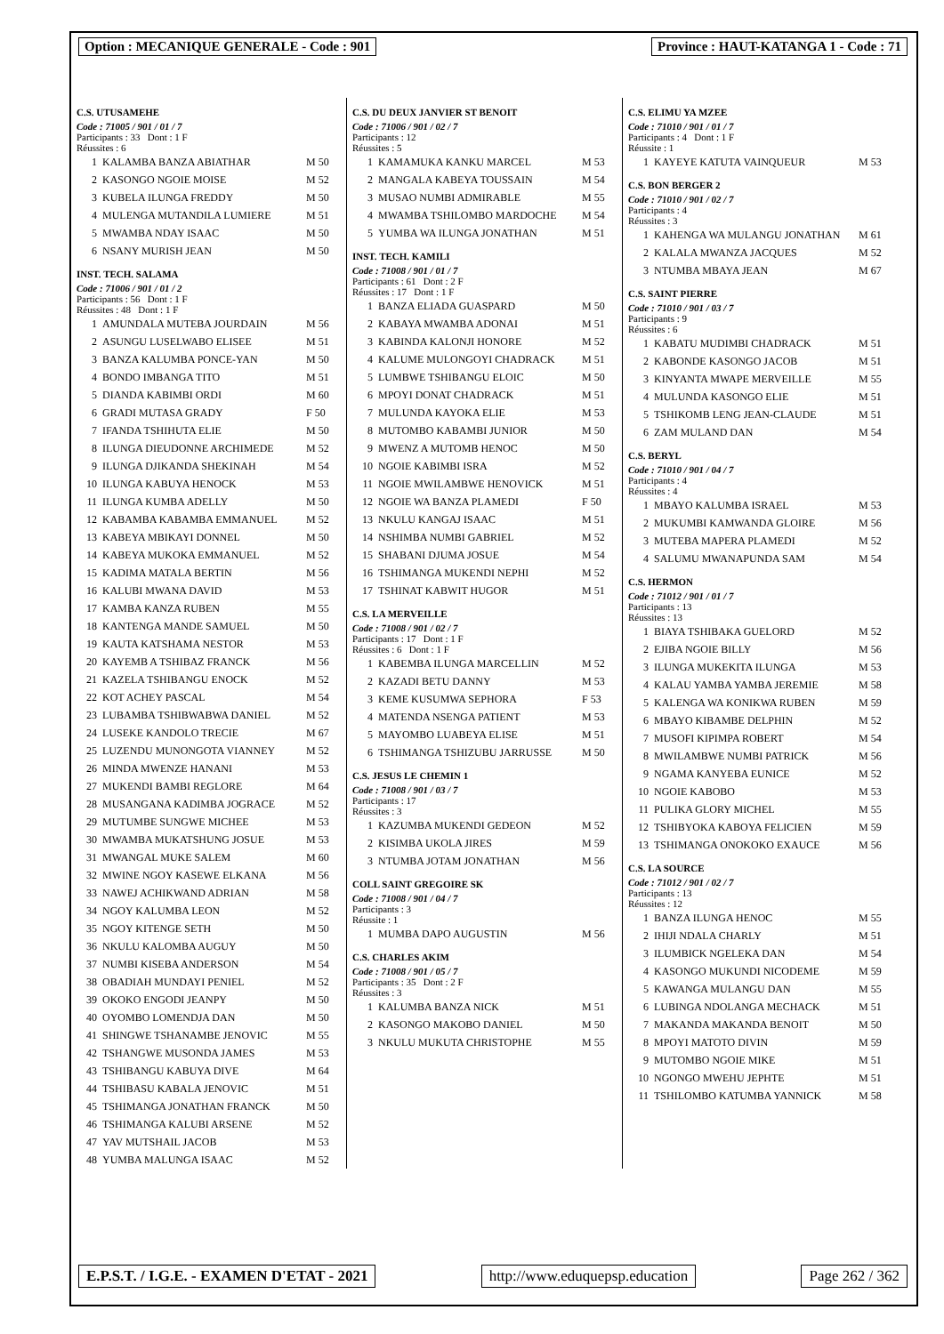Option : MECANIQUE GENERALE - Code : 901
Province : HAUT-KATANGA 1 - Code : 71
C.S. UTUSAMEHE
Code : 71005 / 901 / 01 / 7
Participants : 33 Dont : 1 F
Réussites : 6
| 1 | KALAMBA BANZA ABIATHAR | M 50 |
| 2 | KASONGO NGOIE MOISE | M 52 |
| 3 | KUBELA ILUNGA FREDDY | M 50 |
| 4 | MULENGA MUTANDILA LUMIERE | M 51 |
| 5 | MWAMBA NDAY ISAAC | M 50 |
| 6 | NSANY MURISH JEAN | M 50 |
INST. TECH. SALAMA
Code : 71006 / 901 / 01 / 2
Participants : 56 Dont : 1 F
Réussites : 48 Dont : 1 F
| 1 | AMUNDALA MUTEBA JOURDAIN | M 56 |
| 2 | ASUNGU LUSELWABO ELISEE | M 51 |
| 3 | BANZA KALUMBA PONCE-YAN | M 50 |
| 4 | BONDO IMBANGA TITO | M 51 |
| 5 | DIANDA KABIMBI ORDI | M 60 |
| 6 | GRADI MUTASA GRADY | F 50 |
| 7 | IFANDA TSHIHUTA ELIE | M 50 |
| 8 | ILUNGA DIEUDONNE ARCHIMEDE | M 52 |
| 9 | ILUNGA DJIKANDA SHEKINAH | M 54 |
| 10 | ILUNGA KABUYA HENOCK | M 53 |
| 11 | ILUNGA KUMBA ADELLY | M 50 |
| 12 | KABAMBA KABAMBA EMMANUEL | M 52 |
| 13 | KABEYA MBIKAYI DONNEL | M 50 |
| 14 | KABEYA MUKOKA EMMANUEL | M 52 |
| 15 | KADIMA MATALA BERTIN | M 56 |
| 16 | KALUBI MWANA DAVID | M 53 |
| 17 | KAMBA KANZA RUBEN | M 55 |
| 18 | KANTENGA MANDE SAMUEL | M 50 |
| 19 | KAUTA KATSHAMA NESTOR | M 53 |
| 20 | KAYEMB A TSHIBAZ FRANCK | M 56 |
| 21 | KAZELA TSHIBANGU ENOCK | M 52 |
| 22 | KOT ACHEY PASCAL | M 54 |
| 23 | LUBAMBA TSHIBWABWA DANIEL | M 52 |
| 24 | LUSEKE KANDOLO TRECIE | M 67 |
| 25 | LUZENDU MUNONGOTA VIANNEY | M 52 |
| 26 | MINDA MWENZE HANANI | M 53 |
| 27 | MUKENDI BAMBI REGLORE | M 64 |
| 28 | MUSANGANA KADIMBA JOGRACE | M 52 |
| 29 | MUTUMBE SUNGWE MICHEE | M 53 |
| 30 | MWAMBA MUKATSHUNG JOSUE | M 53 |
| 31 | MWANGAL MUKE SALEM | M 60 |
| 32 | MWINE NGOY KASEWE ELKANA | M 56 |
| 33 | NAWEJ ACHIKWAND ADRIAN | M 58 |
| 34 | NGOY KALUMBA LEON | M 52 |
| 35 | NGOY KITENGE SETH | M 50 |
| 36 | NKULU KALOMBA AUGUY | M 50 |
| 37 | NUMBI KISEBA ANDERSON | M 54 |
| 38 | OBADIAH MUNDAYI PENIEL | M 52 |
| 39 | OKOKO ENGODI JEANPY | M 50 |
| 40 | OYOMBO LOMENDJA DAN | M 50 |
| 41 | SHINGWE TSHANAMBE JENOVIC | M 55 |
| 42 | TSHANGWE MUSONDA JAMES | M 53 |
| 43 | TSHIBANGU KABUYA DIVE | M 64 |
| 44 | TSHIBASU KABALA JENOVIC | M 51 |
| 45 | TSHIMANGA JONATHAN FRANCK | M 50 |
| 46 | TSHIMANGA KALUBI ARSENE | M 52 |
| 47 | YAV MUTSHAIL JACOB | M 53 |
| 48 | YUMBA MALUNGA ISAAC | M 52 |
C.S. DU DEUX JANVIER ST BENOIT
Code : 71006 / 901 / 02 / 7
Participants : 12
Réussites : 5
| 1 | KAMAMUKA KANKU MARCEL | M 53 |
| 2 | MANGALA KABEYA TOUSSAIN | M 54 |
| 3 | MUSAO NUMBI ADMIRABLE | M 55 |
| 4 | MWAMBA TSHILOMBO MARDOCHE | M 54 |
| 5 | YUMBA WA ILUNGA JONATHAN | M 51 |
INST. TECH. KAMILI
Code : 71008 / 901 / 01 / 7
Participants : 61 Dont : 2 F
Réussites : 17 Dont : 1 F
| 1 | BANZA ELIADA GUASPARD | M 50 |
| 2 | KABAYA MWAMBA ADONAI | M 51 |
| 3 | KABINDA KALONJI HONORE | M 52 |
| 4 | KALUME MULONGOYI CHADRACK | M 51 |
| 5 | LUMBWE TSHIBANGU ELOIC | M 50 |
| 6 | MPOYI DONAT CHADRACK | M 51 |
| 7 | MULUNDA KAYOKA ELIE | M 53 |
| 8 | MUTOMBO KABAMBI JUNIOR | M 50 |
| 9 | MWENZ A MUTOMB HENOC | M 50 |
| 10 | NGOIE KABIMBI ISRA | M 52 |
| 11 | NGOIE MWILAMBWE HENOVICK | M 51 |
| 12 | NGOIE WA BANZA PLAMEDI | F 50 |
| 13 | NKULU KANGAJ ISAAC | M 51 |
| 14 | NSHIMBA NUMBI GABRIEL | M 52 |
| 15 | SHABANI DJUMA JOSUE | M 54 |
| 16 | TSHIMANGA MUKENDI NEPHI | M 52 |
| 17 | TSHINAT KABWIT HUGOR | M 51 |
C.S. LA MERVEILLE
Code : 71008 / 901 / 02 / 7
Participants : 17 Dont : 1 F
Réussites : 6 Dont : 1 F
| 1 | KABEMBA ILUNGA MARCELLIN | M 52 |
| 2 | KAZADI BETU DANNY | M 53 |
| 3 | KEME KUSUMWA SEPHORA | F 53 |
| 4 | MATENDA NSENGA PATIENT | M 53 |
| 5 | MAYOMBO LUABEYA ELISE | M 51 |
| 6 | TSHIMANGA TSHIZUBU JARRUSSE | M 50 |
C.S. JESUS LE CHEMIN 1
Code : 71008 / 901 / 03 / 7
Participants : 17
Réussites : 3
| 1 | KAZUMBA MUKENDI GEDEON | M 52 |
| 2 | KISIMBA UKOLA JIRES | M 59 |
| 3 | NTUMBA JOTAM JONATHAN | M 56 |
COLL SAINT GREGOIRE SK
Code : 71008 / 901 / 04 / 7
Participants : 3
Réussite : 1
| 1 | MUMBA DAPO AUGUSTIN | M 56 |
C.S. CHARLES AKIM
Code : 71008 / 901 / 05 / 7
Participants : 35 Dont : 2 F
Réussites : 3
| 1 | KALUMBA BANZA NICK | M 51 |
| 2 | KASONGO MAKOBO DANIEL | M 50 |
| 3 | NKULU MUKUTA CHRISTOPHE | M 55 |
C.S. ELIMU YA MZEE
Code : 71010 / 901 / 01 / 7
Participants : 4 Dont : 1 F
Réussite : 1
| 1 | KAYEYE KATUTA VAINQUEUR | M 53 |
C.S. BON BERGER 2
Code : 71010 / 901 / 02 / 7
Participants : 4
Réussites : 3
| 1 | KAHENGA WA MULANGU JONATHAN | M 61 |
| 2 | KALALA MWANZA JACQUES | M 52 |
| 3 | NTUMBA MBAYA JEAN | M 67 |
C.S. SAINT PIERRE
Code : 71010 / 901 / 03 / 7
Participants : 9
Réussites : 6
| 1 | KABATU MUDIMBI CHADRACK | M 51 |
| 2 | KABONDE KASONGO JACOB | M 51 |
| 3 | KINYANTA MWAPE MERVEILLE | M 55 |
| 4 | MULUNDA KASONGO ELIE | M 51 |
| 5 | TSHIKOMB LENG JEAN-CLAUDE | M 51 |
| 6 | ZAM MULAND DAN | M 54 |
C.S. BERYL
Code : 71010 / 901 / 04 / 7
Participants : 4
Réussites : 4
| 1 | MBAYO KALUMBA ISRAEL | M 53 |
| 2 | MUKUMBI KAMWANDA GLOIRE | M 56 |
| 3 | MUTEBA MAPERA PLAMEDI | M 52 |
| 4 | SALUMU MWANAPUNDA SAM | M 54 |
C.S. HERMON
Code : 71012 / 901 / 01 / 7
Participants : 13
Réussites : 13
| 1 | BIAYA TSHIBAKA GUELORD | M 52 |
| 2 | EJIBA NGOIE BILLY | M 56 |
| 3 | ILUNGA MUKEKITA ILUNGA | M 53 |
| 4 | KALAU YAMBA YAMBA JEREMIE | M 58 |
| 5 | KALENGA WA KONIKWA RUBEN | M 59 |
| 6 | MBAYO KIBAMBE DELPHIN | M 52 |
| 7 | MUSOFI KIPIMPA ROBERT | M 54 |
| 8 | MWILAMBWE NUMBI PATRICK | M 56 |
| 9 | NGAMA KANYEBA EUNICE | M 52 |
| 10 | NGOIE KABOBO | M 53 |
| 11 | PULIKA GLORY MICHEL | M 55 |
| 12 | TSHIBYOKA KABOYA FELICIEN | M 59 |
| 13 | TSHIMANGA ONOKOKO EXAUCE | M 56 |
C.S. LA SOURCE
Code : 71012 / 901 / 02 / 7
Participants : 13
Réussites : 12
| 1 | BANZA ILUNGA HENOC | M 55 |
| 2 | IHIJI NDALA CHARLY | M 51 |
| 3 | ILUMBICK NGELEKA DAN | M 54 |
| 4 | KASONGO MUKUNDI NICODEME | M 59 |
| 5 | KAWANGA MULANGU DAN | M 55 |
| 6 | LUBINGA NDOLANGA MECHACK | M 51 |
| 7 | MAKANDA MAKANDA BENOIT | M 50 |
| 8 | MPOYI MATOTO DIVIN | M 59 |
| 9 | MUTOMBO NGOIE MIKE | M 51 |
| 10 | NGONGO MWEHU JEPHTE | M 51 |
| 11 | TSHILOMBO KATUMBA YANNICK | M 58 |
E.P.S.T. / I.G.E. - EXAMEN D'ETAT - 2021
http://www.eduquepsp.education Page 262 / 362